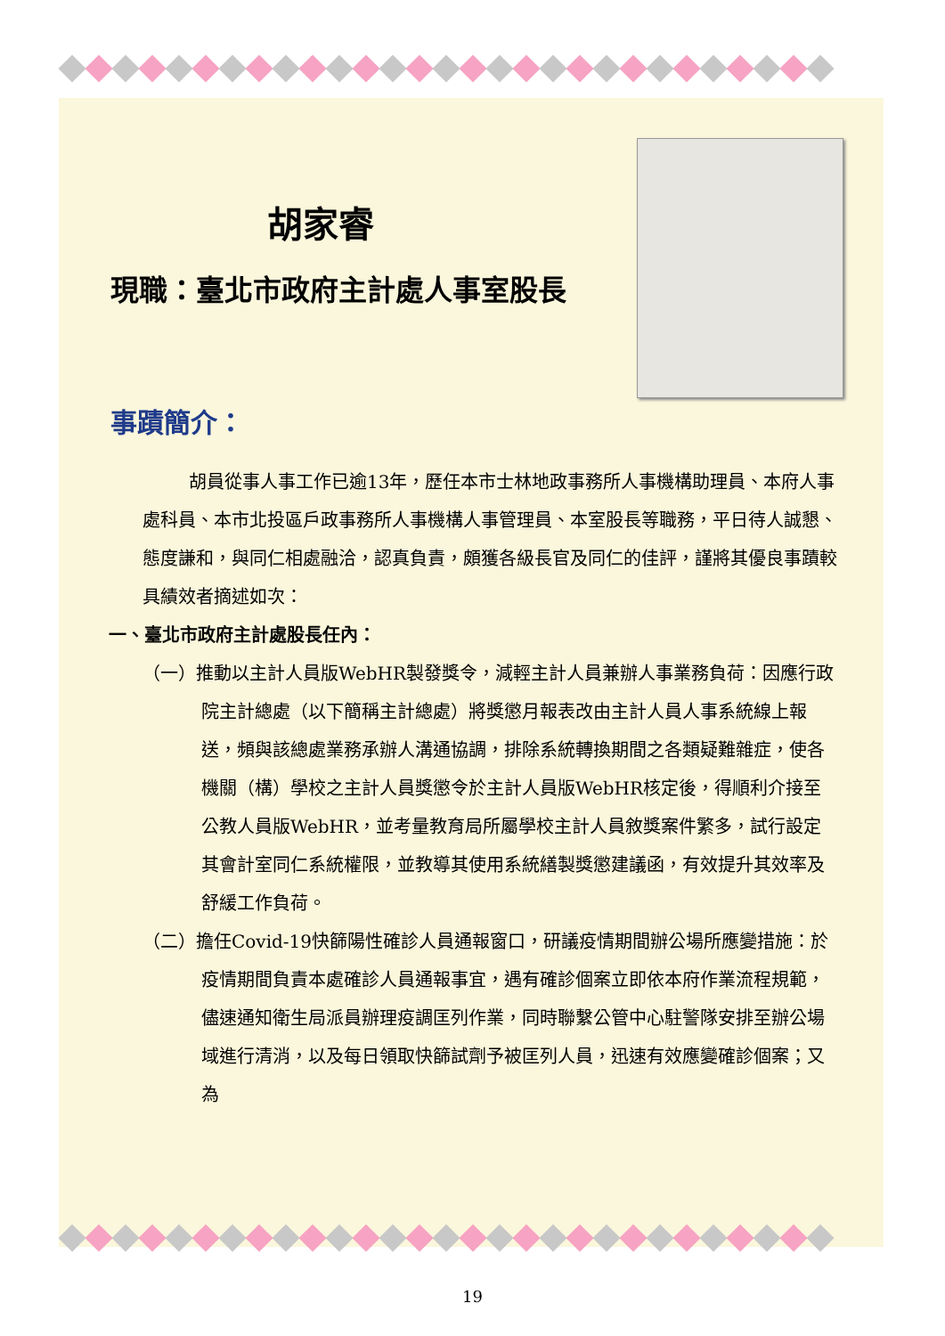胡家睿
現職：臺北市政府主計處人事室股長
事蹟簡介：
胡員從事人事工作已逾13年，歷任本市士林地政事務所人事機構助理員、本府人事處科員、本市北投區戶政事務所人事機構人事管理員、本室股長等職務，平日待人誠懇、態度謙和，與同仁相處融洽，認真負責，頗獲各級長官及同仁的佳評，謹將其優良事蹟較具績效者摘述如次：
一、臺北市政府主計處股長任內：
（一）推動以主計人員版WebHR製發獎令，減輕主計人員兼辦人事業務負荷：因應行政院主計總處（以下簡稱主計總處）將獎懲月報表改由主計人員人事系統線上報送，頻與該總處業務承辦人溝通協調，排除系統轉換期間之各類疑難雜症，使各機關（構）學校之主計人員獎懲令於主計人員版WebHR核定後，得順利介接至公教人員版WebHR，並考量教育局所屬學校主計人員敘獎案件繁多，試行設定其會計室同仁系統權限，並教導其使用系統繕製獎懲建議函，有效提升其效率及舒緩工作負荷。
（二）擔任Covid-19快篩陽性確診人員通報窗口，研議疫情期間辦公場所應變措施：於疫情期間負責本處確診人員通報事宜，遇有確診個案立即依本府作業流程規範，儘速通知衛生局派員辦理疫調匡列作業，同時聯繫公管中心駐警隊安排至辦公場域進行清消，以及每日領取快篩試劑予被匡列人員，迅速有效應變確診個案；又為
19